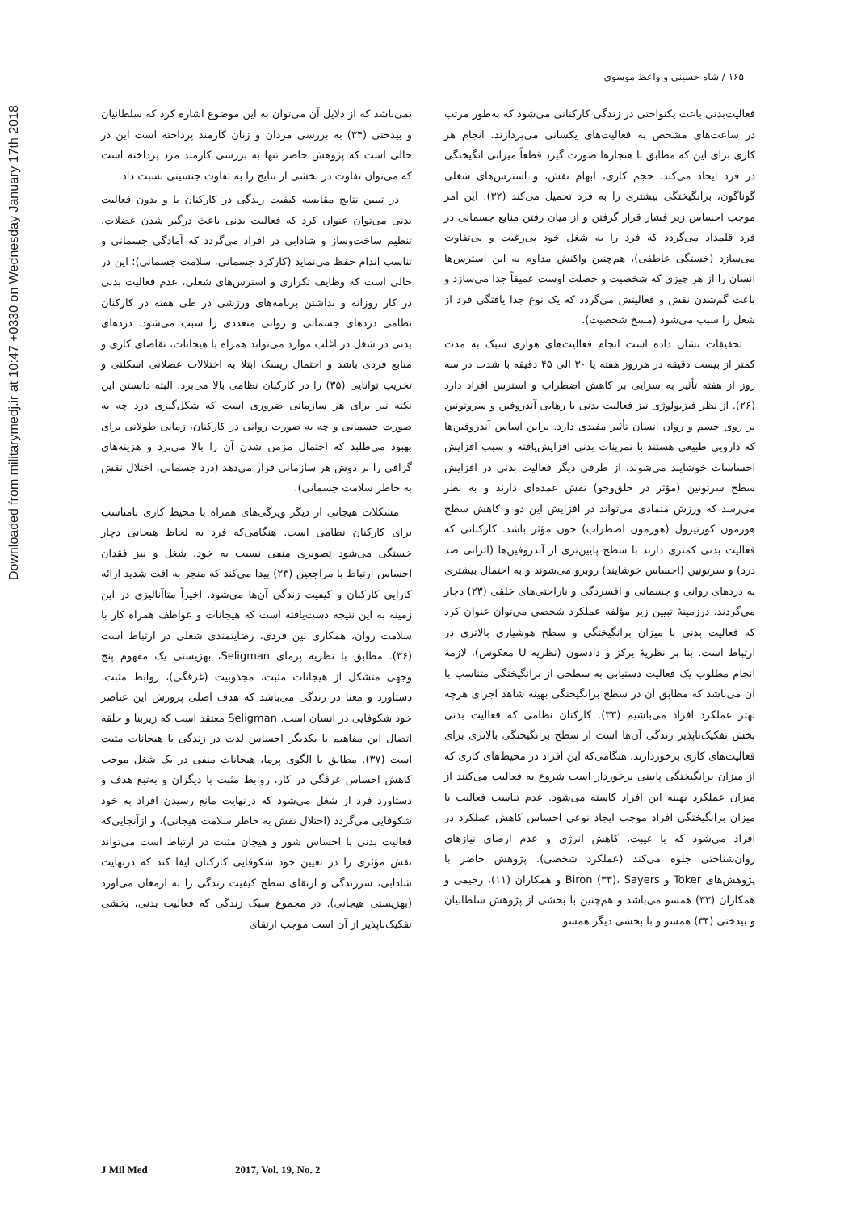Downloaded from militarymedj.ir at 10:47 +0330 on Wednesday January 17th 2018
۱۶۵ / شاه حسینی و واعظ موسوی
فعالیت‌بدنی باعث یکنواختی در زندگی کارکنانی می‌شود که به‌طور مرتب در ساعت‌های مشخص به فعالیت‌های یکسانی می‌پردازند. انجام هر کاری برای این که مطابق با هنجارها صورت گیرد قطعاً میزانی انگیختگی در فرد ایجاد می‌کند. حجم کاری، ابهام نقش، و استرس‌های شغلی گوناگون، برانگیختگی بیشتری را به فرد تحمیل می‌کند (۳۲). این امر موجب احساس زیر فشار قرار گرفتن و از میان رفتن منابع جسمانی در فرد قلمداد می‌گردد که فرد را به شغل خود بی‌رغبت و بی‌تفاوت می‌سازد (خستگی عاطفی)، هم‌چنین واکنش مداوم به این استرس‌ها انسان را از هر چیزی که شخصیت و خصلت اوست عمیقاً جدا می‌سازد و باعث گم‌شدن نقش و فعالیتش می‌گردد که یک نوع جدا یافتگی فرد از شغل را سبب می‌شود (مسخ شخصیت).
تحقیقات نشان داده است انجام فعالیت‌های هوازی سبک به مدت کمتر از بیست دقیقه در هرروز هفته یا ۳۰ الی ۴۵ دقیقه با شدت در سه روز از هفته تأثیر به سزایی بر کاهش اضطراب و استرس افراد دارد (۲۶). از نظر فیزیولوژی نیز فعالیت بدنی با رهایی آندروفین و سروتونین بر روی جسم و روان انسان تأثیر مفیدی دارد. براین اساس آندروفین‌ها که دارویی طبیعی هستند با تمرینات بدنی افزایش‌یافته و سبب افزایش احساسات خوشایند می‌شوند، از طرفی دیگر فعالیت بدنی در افزایش سطح سرتونین (مؤثر در خلق‌وخو) نقش عمده‌ای دارند و به نظر می‌رسد که ورزش متمادی می‌تواند در افزایش این دو و کاهش سطح هورمون کورتیزول (هورمون اضطراب) خون مؤثر باشد. کارکنانی که فعالیت بدنی کمتری دارند با سطح پایین‌تری از آندروفین‌ها (اثراتی ضد درد) و سرتونین (احساس خوشایند) روبرو می‌شوند و به احتمال بیشتری به دردهای روانی و جسمانی و افسردگی و ناراحتی‌های خلقی (۲۳) دچار می‌گردند. درزمینهٔ تبیین زیر مؤلفه عملکرد شخصی می‌توان عنوان کرد که فعالیت بدنی با میزان برانگیختگی و سطح هوشیاری بالاتری در ارتباط است. بنا بر نظریهٔ یرکز و دادسون (نظریه U معکوس)، لازمهٔ انجام مطلوب یک فعالیت دستیابی به سطحی از برانگیختگی متناسب با آن می‌باشد که مطابق آن در سطح برانگیختگی بهینه شاهد اجرای هرچه بهتر عملکرد افراد می‌باشیم (۳۳). کارکنان نظامی که فعالیت بدنی بخش تفکیک‌ناپذیر زندگی آن‌ها است از سطح برانگیختگی بالاتری برای فعالیت‌های کاری برخوردارند. هنگامی‌که این افراد در محیط‌های کاری که از میزان برانگیختگی پایینی برخوردار است شروع به فعالیت می‌کنند از میزان عملکرد بهینه این افراد کاسته می‌شود. عدم تناسب فعالیت با میزان برانگیختگی افراد موجب ایجاد نوعی احساس کاهش عملکرد در افراد می‌شود که با غیبت، کاهش انرژی و عدم ارضای نیازهای روان‌شناختی جلوه می‌کند (عملکرد شخصی). پژوهش حاضر با پژوهش‌های Toker و Biron (۳۳)، Sayers و همکاران (۱۱)، رحیمی و همکاران (۳۳) همسو می‌باشد و هم‌چنین با بخشی از پژوهش سلطانیان و بیدختی (۳۴) همسو و با بخشی دیگر همسو
نمی‌باشد که از دلایل آن می‌توان به این موضوع اشاره کرد که سلطانیان و بیدختی (۳۴) به بررسی مردان و زنان کارمند پرداخته است این در حالی است که پژوهش حاضر تنها به بررسی کارمند مرد پرداخته است که می‌توان تفاوت در بخشی از نتایج را به تفاوت جنسیتی نسبت داد.
در تبیین نتایج مقایسه کیفیت زندگی در کارکنان با و بدون فعالیت بدنی می‌توان عنوان کرد که فعالیت بدنی باعث درگیر شدن عضلات، تنظیم ساخت‌وساز و شادابی در افراد می‌گردد که آمادگی جسمانی و تناسب اندام حفظ می‌نماید (کارکرد جسمانی، سلامت جسمانی)؛ این در حالی است که وظایف تکراری و استرس‌های شغلی، عدم فعالیت بدنی در کار روزانه و نداشتن برنامه‌های ورزشی در طی هفته در کارکنان نظامی دردهای جسمانی و روانی متعددی را سبب می‌شود. دردهای بدنی در شغل در اغلب موارد می‌تواند همراه با هیجانات، تقاضای کاری و منابع فردی باشد و احتمال ریسک ابتلا به اختلالات عضلانی اسکلتی و تخریب توانایی (۳۵) را در کارکنان نظامی بالا می‌برد. البته دانستن این نکته نیز برای هر سازمانی ضروری است که شکل‌گیری درد چه به صورت جسمانی و چه به صورت روانی در کارکنان، زمانی طولانی برای بهبود می‌طلبد که احتمال مزمن شدن آن را بالا می‌برد و هزینه‌های گزافی را بر دوش هر سازمانی قرار می‌دهد (درد جسمانی، اختلال نقش به خاطر سلامت جسمانی).
مشکلات هیجانی از دیگر ویژگی‌های همراه با محیط کاری نامناسب برای کارکنان نظامی است. هنگامی‌که فرد به لحاظ هیجانی دچار خستگی می‌شود تصویری منفی نسبت به خود، شغل و نیز فقدان احساس ارتباط با مراجعین (۲۳) پیدا می‌کند که منجر به افت شدید ارائه کارایی کارکنان و کیفیت زندگی آن‌ها می‌شود. اخیراً متاآنالیزی در این زمینه به این نتیجه دست‌یافته است که هیجانات و عواطف همراه کار با سلامت روان، همکاری بین فردی، رضایتمندی شغلی در ارتباط است (۳۶). مطابق با نظریه پرمای Seligman، بهزیستی یک مفهوم پنج وجهی متشکل از هیجانات مثبت، مجذوبیت (غرقگی)، روابط مثبت، دستاورد و معنا در زندگی می‌باشد که هدف اصلی پرورش این عناصر خود شکوفایی در انسان است. Seligman معتقد است که زیربنا و حلقه اتصال این مفاهیم با یکدیگر احساس لذت در زندگی یا هیجانات مثبت است (۳۷). مطابق با الگوی پرما، هیجانات منفی در یک شغل موجب کاهش احساس غرقگی در کار، روابط مثبت با دیگران و به‌تبع هدف و دستاورد فرد از شغل می‌شود که درنهایت مانع رسیدن افراد به خود شکوفایی می‌گردد (اختلال نقش به خاطر سلامت هیجانی)، و ازآنجایی‌که فعالیت بدنی با احساس شور و هیجان مثبت در ارتباط است می‌تواند نقش مؤثری را در تعیین خود شکوفایی کارکنان ایفا کند که درنهایت شادابی، سرزندگی و ارتقای سطح کیفیت زندگی را به ارمغان می‌آورد (بهزیستی هیجانی). در مجموع سبک زندگی که فعالیت بدنی، بخشی تفکیک‌ناپذیر از آن است موجب ارتقای
J Mil Med 2017, Vol. 19, No. 2